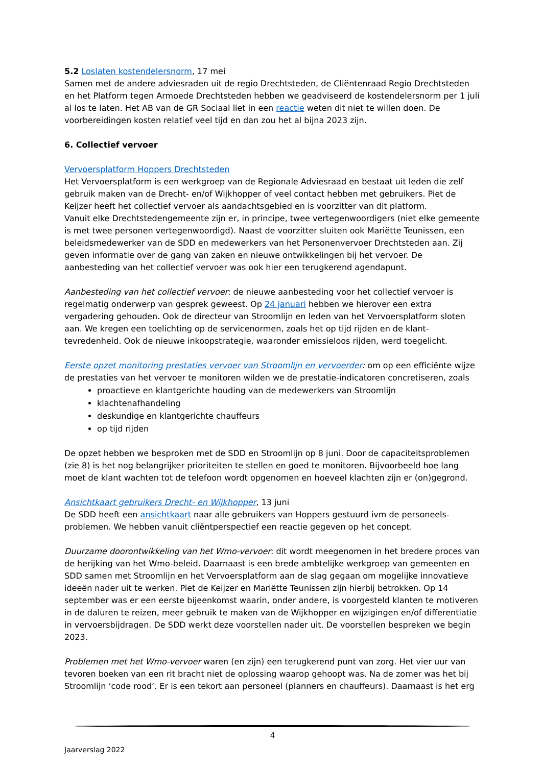5.2 Loslaten kostendelersnorm, 17 mei
Samen met de andere adviesraden uit de regio Drechtsteden, de Cliëntenraad Regio Drechtsteden en het Platform tegen Armoede Drechtsteden hebben we geadviseerd de kostendelersnorm per 1 juli al los te laten. Het AB van de GR Sociaal liet in een reactie weten dit niet te willen doen. De voorbereidingen kosten relatief veel tijd en dan zou het al bijna 2023 zijn.
6. Collectief vervoer
Vervoersplatform Hoppers Drechtsteden
Het Vervoersplatform is een werkgroep van de Regionale Adviesraad en bestaat uit leden die zelf gebruik maken van de Drecht- en/of Wijkhopper of veel contact hebben met gebruikers. Piet de Keijzer heeft het collectief vervoer als aandachtsgebied en is voorzitter van dit platform.
Vanuit elke Drechtstedengemeente zijn er, in principe, twee vertegenwoordigers (niet elke gemeente is met twee personen vertegenwoordigd). Naast de voorzitter sluiten ook Mariëtte Teunissen, een beleidsmedewerker van de SDD en medewerkers van het Personenvervoer Drechtsteden aan. Zij geven informatie over de gang van zaken en nieuwe ontwikkelingen bij het vervoer. De aanbesteding van het collectief vervoer was ook hier een terugkerend agendapunt.
Aanbesteding van het collectief vervoer: de nieuwe aanbesteding voor het collectief vervoer is regelmatig onderwerp van gesprek geweest. Op 24 januari hebben we hierover een extra vergadering gehouden. Ook de directeur van Stroomlijn en leden van het Vervoersplatform sloten aan. We kregen een toelichting op de servicenormen, zoals het op tijd rijden en de klant-tevredenheid. Ook de nieuwe inkoopstrategie, waaronder emissieloos rijden, werd toegelicht.
Eerste opzet monitoring prestaties vervoer van Stroomlijn en vervoerder: om op een efficiënte wijze de prestaties van het vervoer te monitoren wilden we de prestatie-indicatoren concretiseren, zoals
proactieve en klantgerichte houding van de medewerkers van Stroomlijn
klachtenafhandeling
deskundige en klantgerichte chauffeurs
op tijd rijden
De opzet hebben we besproken met de SDD en Stroomlijn op 8 juni. Door de capaciteitsproblemen (zie 8) is het nog belangrijker prioriteiten te stellen en goed te monitoren. Bijvoorbeeld hoe lang moet de klant wachten tot de telefoon wordt opgenomen en hoeveel klachten zijn er (on)gegrond.
Ansichtkaart gebruikers Drecht- en Wijkhopper, 13 juni
De SDD heeft een ansichtkaart naar alle gebruikers van Hoppers gestuurd ivm de personeels-problemen. We hebben vanuit cliëntperspectief een reactie gegeven op het concept.
Duurzame doorontwikkeling van het Wmo-vervoer: dit wordt meegenomen in het bredere proces van de herijking van het Wmo-beleid. Daarnaast is een brede ambtelijke werkgroep van gemeenten en SDD samen met Stroomlijn en het Vervoersplatform aan de slag gegaan om mogelijke innovatieve ideeën nader uit te werken. Piet de Keijzer en Mariëtte Teunissen zijn hierbij betrokken. Op 14 september was er een eerste bijeenkomst waarin, onder andere, is voorgesteld klanten te motiveren in de daluren te reizen, meer gebruik te maken van de Wijkhopper en wijzigingen en/of differentiatie in vervoersbijdragen. De SDD werkt deze voorstellen nader uit. De voorstellen bespreken we begin 2023.
Problemen met het Wmo-vervoer waren (en zijn) een terugkerend punt van zorg. Het vier uur van tevoren boeken van een rit bracht niet de oplossing waarop gehoopt was. Na de zomer was het bij Stroomlijn ‘code rood’. Er is een tekort aan personeel (planners en chauffeurs). Daarnaast is het erg
4
Jaarverslag 2022